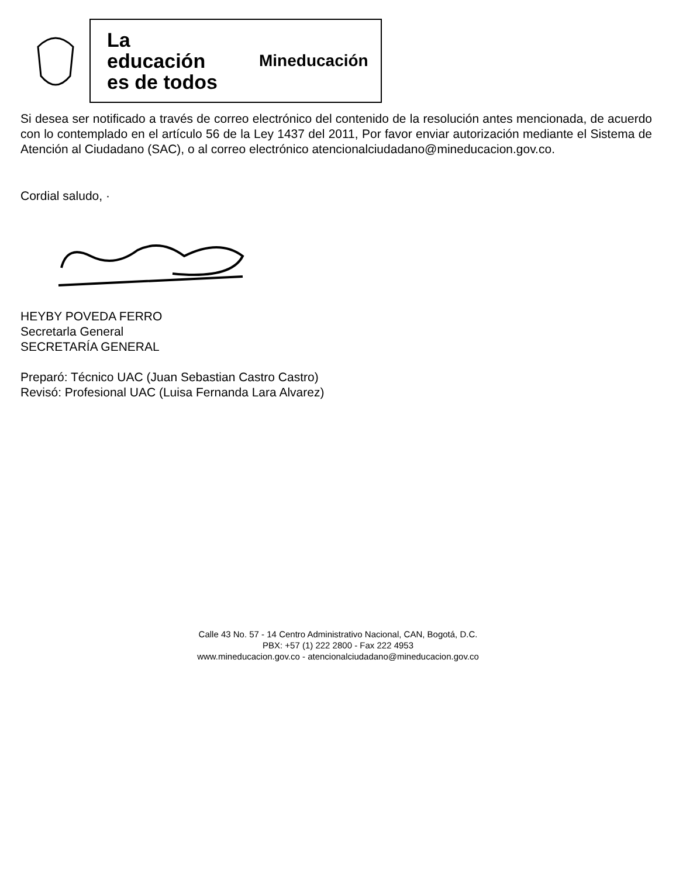La educación es de todos
Mineducación
Si desea ser notificado a través de correo electrónico del contenido de la resolución antes mencionada, de acuerdo con lo contemplado en el artículo 56 de la Ley 1437 del 2011, Por favor enviar autorización mediante el Sistema de Atención al Ciudadano (SAC), o al correo electrónico atencionalciudadano@mineducacion.gov.co.
Cordial saludo, ·
HEYBY POVEDA FERRO
Secretarla General
SECRETARÍA GENERAL
Preparó: Técnico UAC (Juan Sebastian Castro Castro)
Revisó: Profesional UAC (Luisa Fernanda Lara Alvarez)
Calle 43 No. 57 - 14 Centro Administrativo Nacional, CAN, Bogotá, D.C.
PBX: +57 (1) 222 2800 - Fax 222 4953
www.mineducacion.gov.co - atencionalciudadano@mineducacion.gov.co